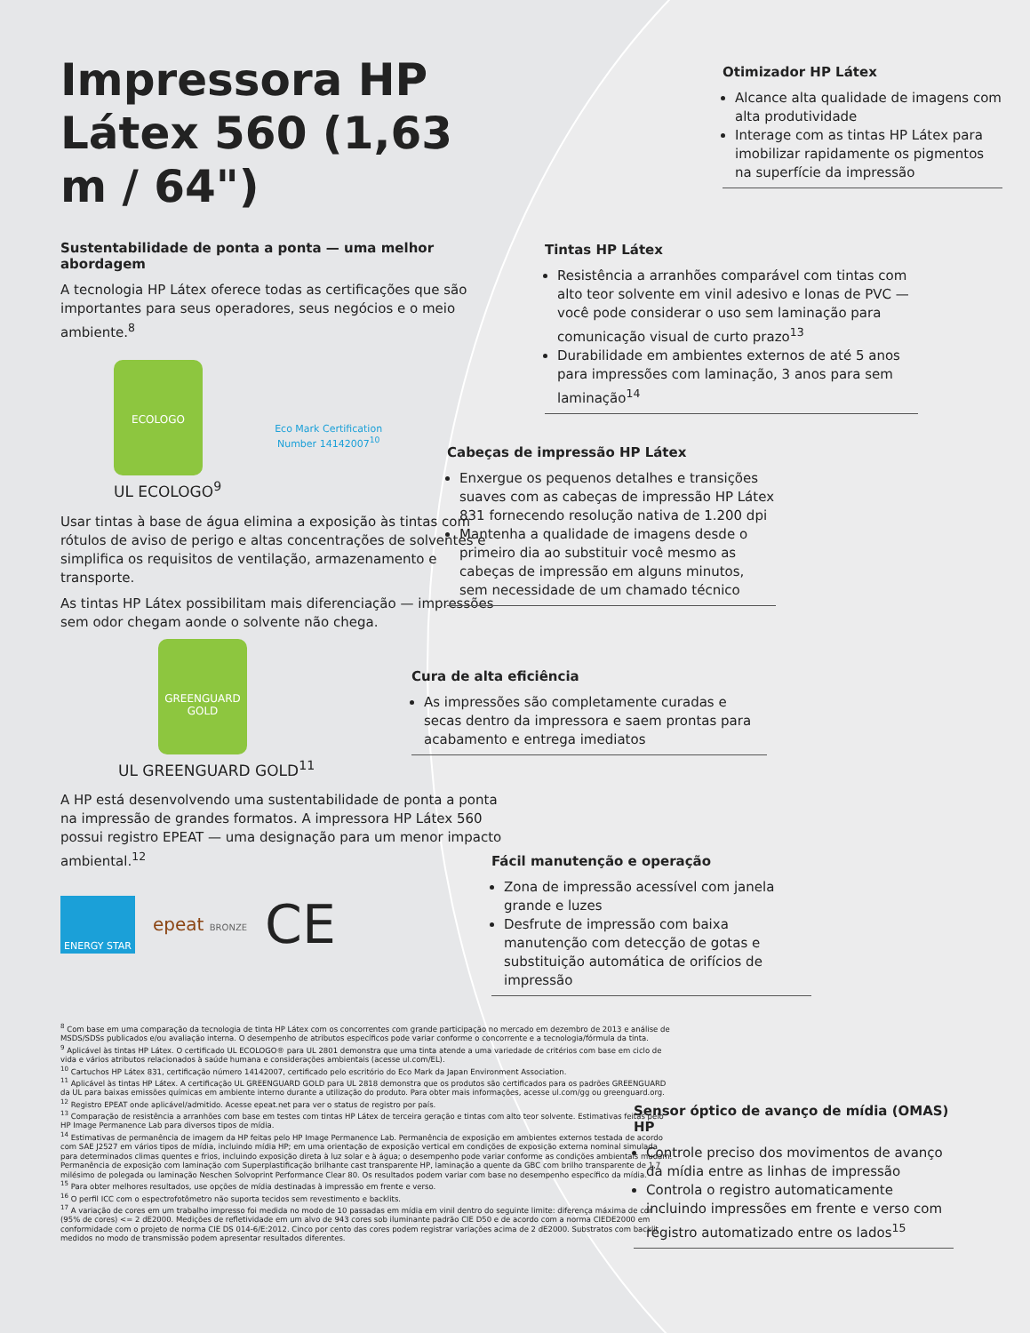Impressora HP Látex 560 (1,63 m / 64")
Sustentabilidade de ponta a ponta — uma melhor abordagem
A tecnologia HP Látex oferece todas as certificações que são importantes para seus operadores, seus negócios e o meio ambiente.<sup>8</sup>
ECOLOGO
UL ECOLOGO<sup>9</sup>
Eco Mark Certification
Number 14142007<sup>10</sup>
Usar tintas à base de água elimina a exposição às tintas com rótulos de aviso de perigo e altas concentrações de solventes e simplifica os requisitos de ventilação, armazenamento e transporte.
As tintas HP Látex possibilitam mais diferenciação — impressões sem odor chegam aonde o solvente não chega.
GREENGUARD
GOLD
UL GREENGUARD GOLD<sup>11</sup>
A HP está desenvolvendo uma sustentabilidade de ponta a ponta na impressão de grandes formatos. A impressora HP Látex 560 possui registro EPEAT — uma designação para um menor impacto ambiental.<sup>12</sup>
ENERGY STAR
epeat BRONZE
CE
Otimizador HP Látex
Alcance alta qualidade de imagens com alta produtividade
Interage com as tintas HP Látex para imobilizar rapidamente os pigmentos na superfície da impressão
Tintas HP Látex
Resistência a arranhões comparável com tintas com alto teor solvente em vinil adesivo e lonas de PVC — você pode considerar o uso sem laminação para comunicação visual de curto prazo<sup>13</sup>
Durabilidade em ambientes externos de até 5 anos para impressões com laminação, 3 anos para sem laminação<sup>14</sup>
Cabeças de impressão HP Látex
Enxergue os pequenos detalhes e transições suaves com as cabeças de impressão HP Látex 831 fornecendo resolução nativa de 1.200 dpi
Mantenha a qualidade de imagens desde o primeiro dia ao substituir você mesmo as cabeças de impressão em alguns minutos, sem necessidade de um chamado técnico
Cura de alta eficiência
As impressões são completamente curadas e secas dentro da impressora e saem prontas para acabamento e entrega imediatos
Fácil manutenção e operação
Zona de impressão acessível com janela grande e luzes
Desfrute de impressão com baixa manutenção com detecção de gotas e substituição automática de orifícios de impressão
Sensor óptico de avanço de mídia (OMAS) HP
Controle preciso dos movimentos de avanço da mídia entre as linhas de impressão
Controla o registro automaticamente incluindo impressões em frente e verso com registro automatizado entre os lados<sup>15</sup>
<sup>8</sup> Com base em uma comparação da tecnologia de tinta HP Látex com os concorrentes com grande participação no mercado em dezembro de 2013 e análise de MSDS/SDSs publicados e/ou avaliação interna. O desempenho de atributos específicos pode variar conforme o concorrente e a tecnologia/fórmula da tinta.
<sup>9</sup> Aplicável às tintas HP Látex. O certificado UL ECOLOGO® para UL 2801 demonstra que uma tinta atende a uma variedade de critérios com base em ciclo de vida e vários atributos relacionados à saúde humana e considerações ambientais (acesse ul.com/EL).
<sup>10</sup> Cartuchos HP Látex 831, certificação número 14142007, certificado pelo escritório do Eco Mark da Japan Environment Association.
<sup>11</sup> Aplicável às tintas HP Látex. A certificação UL GREENGUARD GOLD para UL 2818 demonstra que os produtos são certificados para os padrões GREENGUARD da UL para baixas emissões químicas em ambiente interno durante a utilização do produto. Para obter mais informações, acesse ul.com/gg ou greenguard.org.
<sup>12</sup> Registro EPEAT onde aplicável/admitido. Acesse epeat.net para ver o status de registro por país.
<sup>13</sup> Comparação de resistência a arranhões com base em testes com tintas HP Látex de terceira geração e tintas com alto teor solvente. Estimativas feitas pelo HP Image Permanence Lab para diversos tipos de mídia.
<sup>14</sup> Estimativas de permanência de imagem da HP feitas pelo HP Image Permanence Lab. Permanência de exposição em ambientes externos testada de acordo com SAE J2527 em vários tipos de mídia, incluindo mídia HP; em uma orientação de exposição vertical em condições de exposição externa nominal simulada para determinados climas quentes e frios, incluindo exposição direta à luz solar e à água; o desempenho pode variar conforme as condições ambientais mudam. Permanência de exposição com laminação com Superplastificação brilhante cast transparente HP, laminação a quente da GBC com brilho transparente de 1,7 milésimo de polegada ou laminação Neschen Solvoprint Performance Clear 80. Os resultados podem variar com base no desempenho específico da mídia.
<sup>15</sup> Para obter melhores resultados, use opções de mídia destinadas à impressão em frente e verso.
<sup>16</sup> O perfil ICC com o espectrofotômetro não suporta tecidos sem revestimento e backlits.
<sup>17</sup> A variação de cores em um trabalho impresso foi medida no modo de 10 passadas em mídia em vinil dentro do seguinte limite: diferença máxima de cor (95% de cores) <= 2 dE2000. Medições de refletividade em um alvo de 943 cores sob iluminante padrão CIE D50 e de acordo com a norma CIEDE2000 em conformidade com o projeto de norma CIE DS 014-6/E:2012. Cinco por cento das cores podem registrar variações acima de 2 dE2000. Substratos com backlit medidos no modo de transmissão podem apresentar resultados diferentes.